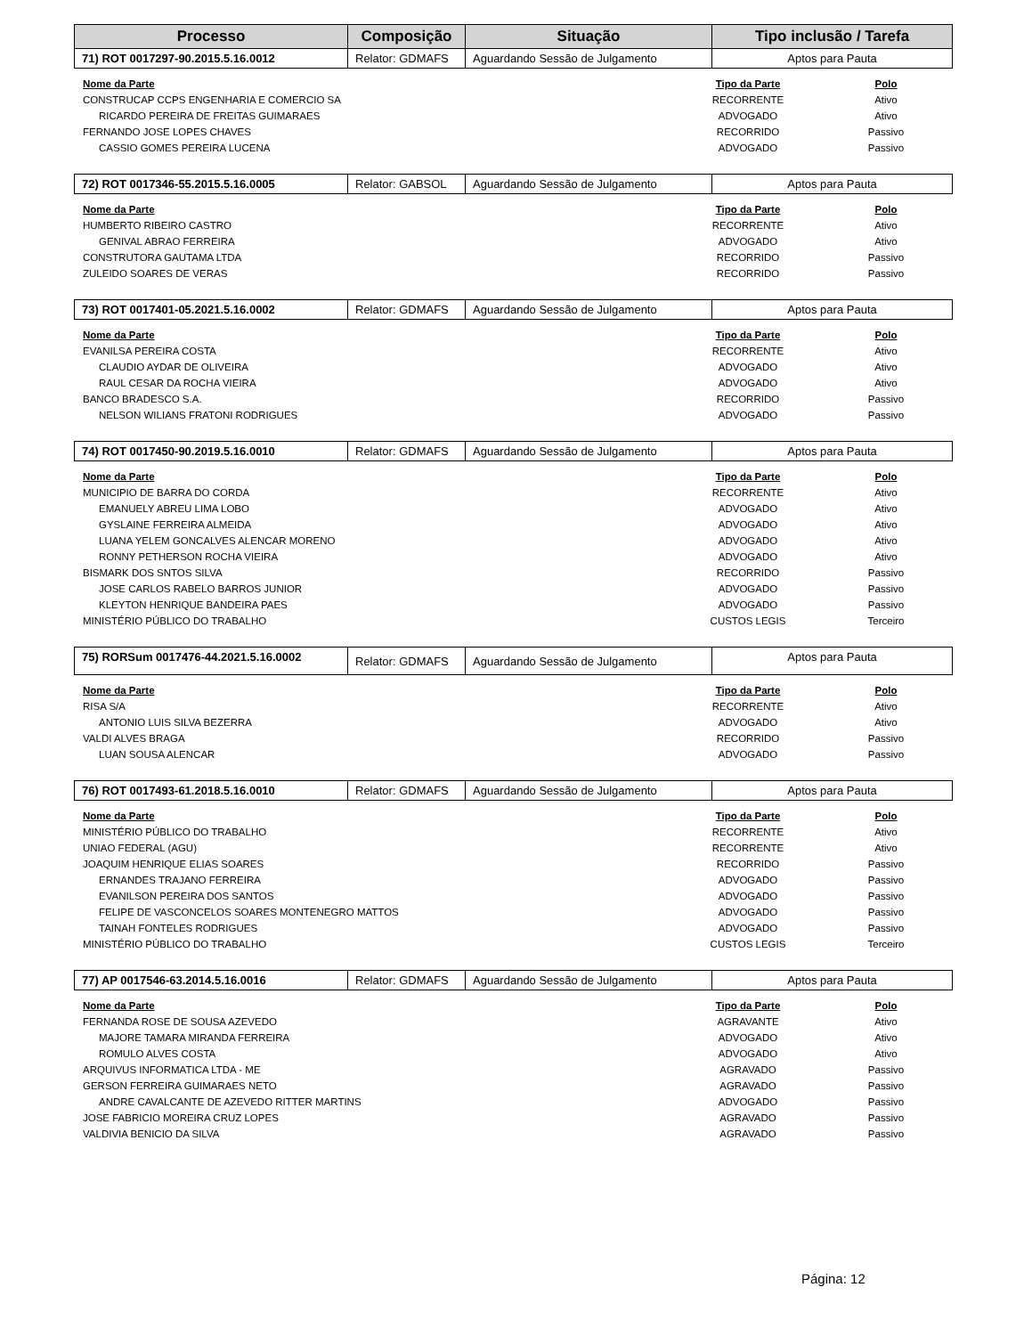| Processo | Composição | Situação | Tipo inclusão / Tarefa |
| --- | --- | --- | --- |
| 71) ROT 0017297-90.2015.5.16.0012 | Relator: GDMAFS | Aguardando Sessão de Julgamento | Aptos para Pauta |
| Nome da Parte | Tipo da Parte | Polo |
| --- | --- | --- |
| CONSTRUCAP CCPS ENGENHARIA E COMERCIO SA | RECORRENTE | Ativo |
| RICARDO PEREIRA DE FREITAS GUIMARAES | ADVOGADO | Ativo |
| FERNANDO JOSE LOPES CHAVES | RECORRIDO | Passivo |
| CASSIO GOMES PEREIRA LUCENA | ADVOGADO | Passivo |
| 72) ROT 0017346-55.2015.5.16.0005 | Relator: GABSOL | Aguardando Sessão de Julgamento | Aptos para Pauta |
| Nome da Parte | Tipo da Parte | Polo |
| --- | --- | --- |
| HUMBERTO RIBEIRO CASTRO | RECORRENTE | Ativo |
| GENIVAL ABRAO FERREIRA | ADVOGADO | Ativo |
| CONSTRUTORA GAUTAMA LTDA | RECORRIDO | Passivo |
| ZULEIDO SOARES DE VERAS | RECORRIDO | Passivo |
| 73) ROT 0017401-05.2021.5.16.0002 | Relator: GDMAFS | Aguardando Sessão de Julgamento | Aptos para Pauta |
| Nome da Parte | Tipo da Parte | Polo |
| --- | --- | --- |
| EVANILSA PEREIRA COSTA | RECORRENTE | Ativo |
| CLAUDIO AYDAR DE OLIVEIRA | ADVOGADO | Ativo |
| RAUL CESAR DA ROCHA VIEIRA | ADVOGADO | Ativo |
| BANCO BRADESCO S.A. | RECORRIDO | Passivo |
| NELSON WILIANS FRATONI RODRIGUES | ADVOGADO | Passivo |
| 74) ROT 0017450-90.2019.5.16.0010 | Relator: GDMAFS | Aguardando Sessão de Julgamento | Aptos para Pauta |
| Nome da Parte | Tipo da Parte | Polo |
| --- | --- | --- |
| MUNICIPIO DE BARRA DO CORDA | RECORRENTE | Ativo |
| EMANUELY ABREU LIMA LOBO | ADVOGADO | Ativo |
| GYSLAINE FERREIRA ALMEIDA | ADVOGADO | Ativo |
| LUANA YELEM GONCALVES ALENCAR MORENO | ADVOGADO | Ativo |
| RONNY PETHERSON ROCHA VIEIRA | ADVOGADO | Ativo |
| BISMARK DOS SNTOS SILVA | RECORRIDO | Passivo |
| JOSE CARLOS RABELO BARROS JUNIOR | ADVOGADO | Passivo |
| KLEYTON HENRIQUE BANDEIRA PAES | ADVOGADO | Passivo |
| MINISTÉRIO PÚBLICO DO TRABALHO | CUSTOS LEGIS | Terceiro |
| 75) RORSum 0017476-44.2021.5.16.0002 | Relator: GDMAFS | Aguardando Sessão de Julgamento | Aptos para Pauta |
| Nome da Parte | Tipo da Parte | Polo |
| --- | --- | --- |
| RISA S/A | RECORRENTE | Ativo |
| ANTONIO LUIS SILVA BEZERRA | ADVOGADO | Ativo |
| VALDI ALVES BRAGA | RECORRIDO | Passivo |
| LUAN SOUSA ALENCAR | ADVOGADO | Passivo |
| 76) ROT 0017493-61.2018.5.16.0010 | Relator: GDMAFS | Aguardando Sessão de Julgamento | Aptos para Pauta |
| Nome da Parte | Tipo da Parte | Polo |
| --- | --- | --- |
| MINISTÉRIO PÚBLICO DO TRABALHO | RECORRENTE | Ativo |
| UNIAO FEDERAL (AGU) | RECORRENTE | Ativo |
| JOAQUIM HENRIQUE ELIAS SOARES | RECORRIDO | Passivo |
| ERNANDES TRAJANO FERREIRA | ADVOGADO | Passivo |
| EVANILSON PEREIRA DOS SANTOS | ADVOGADO | Passivo |
| FELIPE DE VASCONCELOS SOARES MONTENEGRO MATTOS | ADVOGADO | Passivo |
| TAINAH FONTELES RODRIGUES | ADVOGADO | Passivo |
| MINISTÉRIO PÚBLICO DO TRABALHO | CUSTOS LEGIS | Terceiro |
| 77) AP 0017546-63.2014.5.16.0016 | Relator: GDMAFS | Aguardando Sessão de Julgamento | Aptos para Pauta |
| Nome da Parte | Tipo da Parte | Polo |
| --- | --- | --- |
| FERNANDA ROSE DE SOUSA AZEVEDO | AGRAVANTE | Ativo |
| MAJORE TAMARA MIRANDA FERREIRA | ADVOGADO | Ativo |
| ROMULO ALVES COSTA | ADVOGADO | Ativo |
| ARQUIVUS INFORMATICA LTDA - ME | AGRAVADO | Passivo |
| GERSON FERREIRA GUIMARAES NETO | AGRAVADO | Passivo |
| ANDRE CAVALCANTE DE AZEVEDO RITTER MARTINS | ADVOGADO | Passivo |
| JOSE FABRICIO MOREIRA CRUZ LOPES | AGRAVADO | Passivo |
| VALDIVIA BENICIO DA SILVA | AGRAVADO | Passivo |
Página: 12